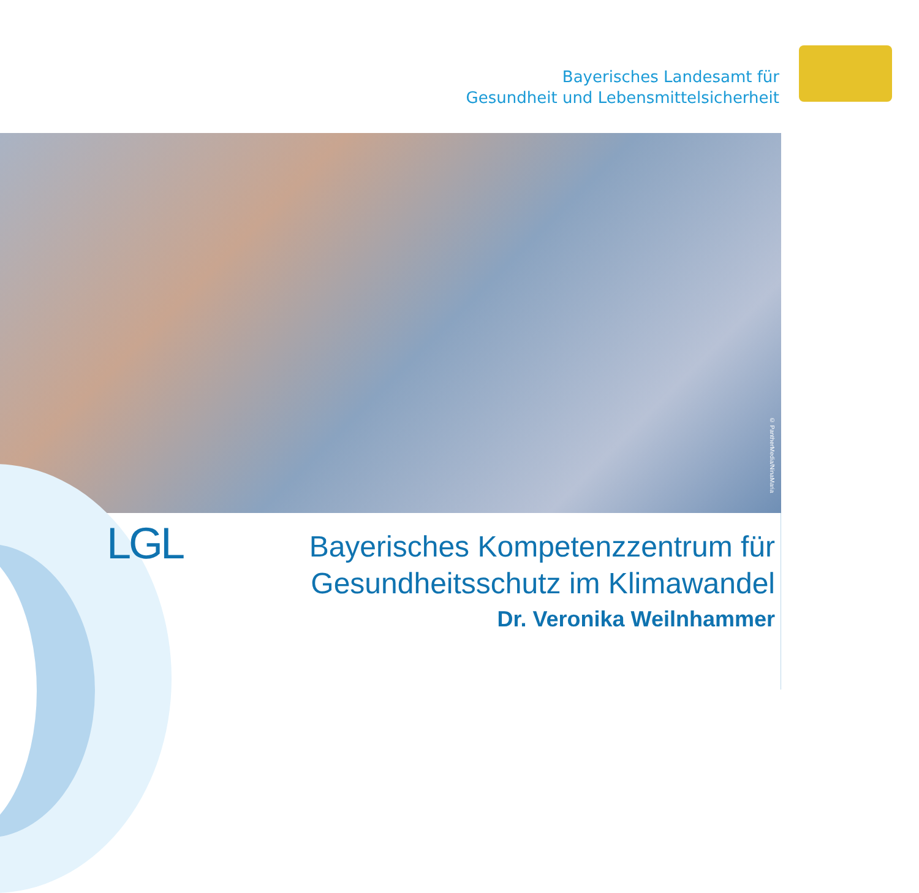Bayerisches Landesamt für
Gesundheit und Lebensmittelsicherheit
© PantherMedia/NinaMaria
LGL
Bayerisches Kompetenzzentrum für
Gesundheitsschutz im Klimawandel
Dr. Veronika Weilnhammer